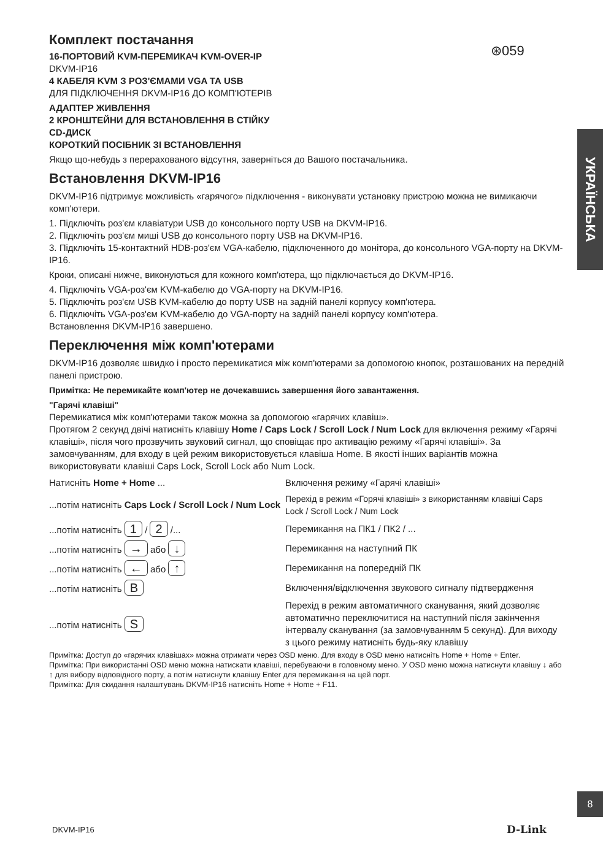⊛059
УКРАЇНСЬКА
Комплект постачання
16-ПОРТОВИЙ KVM-ПЕРЕМИКАЧ KVM-OVER-IP
DKVM-IP16
4 КАБЕЛЯ KVM З РОЗ'ЄМАМИ VGA ТА USB
ДЛЯ ПІДКЛЮЧЕННЯ DKVM-IP16 ДО КОМП'ЮТЕРІВ
АДАПТЕР ЖИВЛЕННЯ
2 КРОНШТЕЙНИ ДЛЯ ВСТАНОВЛЕННЯ В СТІЙКУ
CD-ДИСК
КОРОТКИЙ ПОСІБНИК ЗІ ВСТАНОВЛЕННЯ
Якщо що-небудь з перерахованого відсутня, заверніться до Вашого постачальника.
Встановлення DKVM-IP16
DKVM-IP16 підтримує можливість «гарячого» підключення - виконувати установку пристрою можна не вимикаючи комп'ютери.
1. Підключіть роз'єм клавіатури USB до консольного порту USB на DKVM-IP16.
2. Підключіть роз'єм миші USB до консольного порту USB на DKVM-IP16.
3. Підключіть 15-контактний HDB-роз'єм VGA-кабелю, підключенного до монітора, до консольного VGA-порту на DKVM-IP16.
Кроки, описані нижче, виконуються для кожного комп'ютера, що підключається до DKVM-IP16.
4. Підключіть VGA-роз'єм KVM-кабелю до VGA-порту на DKVM-IP16.
5. Підключіть роз'єм USB KVM-кабелю до порту USB на задній панелі корпусу комп'ютера.
6. Підключіть VGA-роз'єм KVM-кабелю до VGA-порту на задній панелі корпусу комп'ютера.
Встановлення DKVM-IP16 завершено.
Переключення між комп'ютерами
DKVM-IP16 дозволяє швидко і просто перемикатися між комп'ютерами за допомогою кнопок, розташованих на передній панелі пристрою.
Примітка: Не перемикайте комп'ютер не дочекавшись завершення його завантаження.
"Гарячі клавіші"
Перемикатися між комп'ютерами також можна за допомогою «гарячих клавіш».
Протягом 2 секунд двічі натисніть клавішу Home / Caps Lock / Scroll Lock / Num Lock для включення режиму «Гарячі клавіші», після чого прозвучить звуковий сигнал, що сповіщає про активацію режиму «Гарячі клавіші». За замовчуванням, для входу в цей режим використовується клавіша Home. В якості інших варіантів можна використовувати клавіші Caps Lock, Scroll Lock або Num Lock.
| Натисніть Home + Home ... | Включення режиму «Гарячі клавіші» |
| ...потім натисніть Caps Lock / Scroll Lock / Num Lock | Перехід в режим «Горячі клавіші» з використанням клавіші Caps Lock / Scroll Lock / Num Lock |
| ...потім натисніть 1 / 2 /... | Перемикання на ПК1 / ПК2 / ... |
| ...потім натисніть → або ↓ | Перемикання на наступний ПК |
| ...потім натисніть ← або ↑ | Перемикання на попередній ПК |
| ...потім натисніть B | Включення/відключення звукового сигналу підтвердження |
| ...потім натисніть S | Перехід в режим автоматичного сканування, який дозволяє автоматично переключитися на наступний після закінчення інтервалу сканування (за замовчуванням 5 секунд). Для виходу з цього режиму натисніть будь-яку клавішу |
Примітка: Доступ до «гарячих клавішах» можна отримати через OSD меню. Для входу в OSD меню натисніть Home + Home + Enter.
Примітка: При використанні OSD меню можна натискати клавіші, перебуваючи в головному меню. У OSD меню можна натиснути клавішу ↓ або ↑ для вибору відповідного порту, а потім натиснути клавішу Enter для перемикання на цей порт.
Примітка: Для скидання налаштувань DKVM-IP16 натисніть Home + Home + F11.
8
DKVM-IP16 D-Link